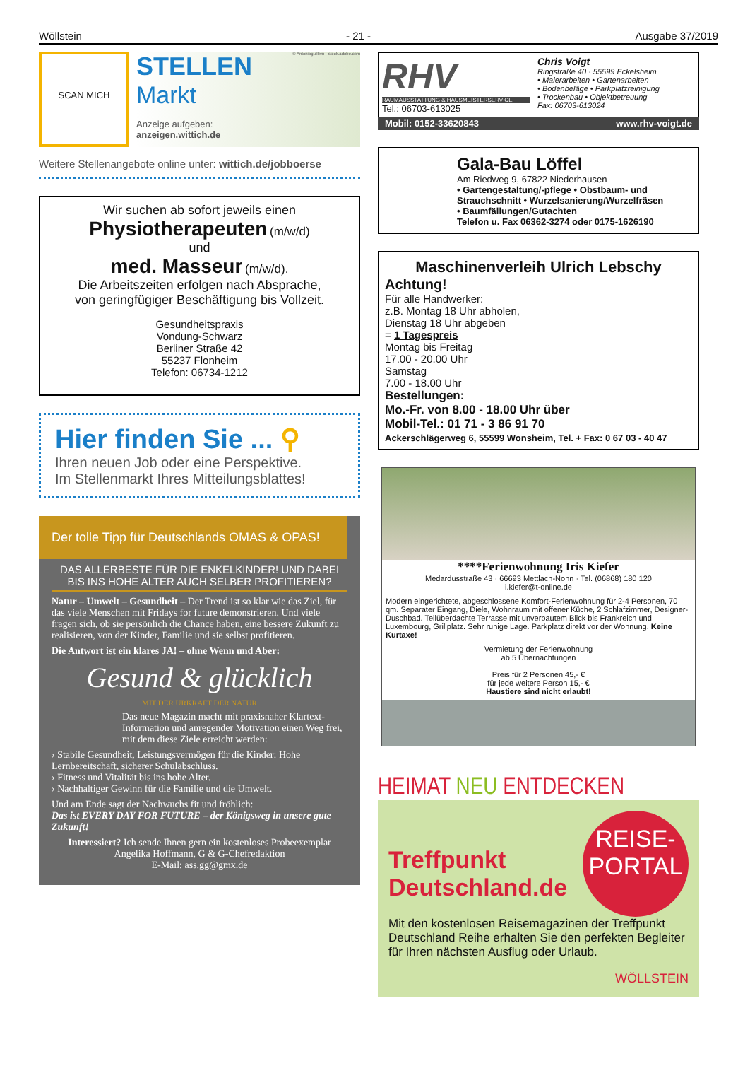Wöllstein - 21 - Ausgabe 37/2019
SCAN MICH
STELLEN
Markt
Anzeige aufgeben:
anzeigen.wittich.de
© Antonioguillem - stock.adobe.com
Weitere Stellenangebote online unter: wittich.de/jobboerse
Wir suchen ab sofort jeweils einen
Physiotherapeuten (m/w/d)
und
med. Masseur (m/w/d).
Die Arbeitszeiten erfolgen nach Absprache,
von geringfügiger Beschäftigung bis Vollzeit.
Gesundheitspraxis
Vondung-Schwarz
Berliner Straße 42
55237 Flonheim
Telefon: 06734-1212
Hier finden Sie ... ⚲
Ihren neuen Job oder eine Perspektive.
Im Stellenmarkt Ihres Mitteilungsblattes!
Der tolle Tipp für Deutschlands OMAS & OPAS!
DAS ALLERBESTE FÜR DIE ENKELKINDER! UND DABEI BIS INS HOHE ALTER AUCH SELBER PROFITIEREN?
Natur – Umwelt – Gesundheit – Der Trend ist so klar wie das Ziel, für das viele Menschen mit Fridays for future demonstrieren. Und viele fragen sich, ob sie persönlich die Chance haben, eine bessere Zukunft zu realisieren, von der Kinder, Familie und sie selbst profitieren.
Die Antwort ist ein klares JA! – ohne Wenn und Aber:
Gesund & glücklich
MIT DER URKRAFT DER NATUR
Das neue Magazin macht mit praxisnaher Klartext-Information und anregender Motivation einen Weg frei, mit dem diese Ziele erreicht werden:
› Stabile Gesundheit, Leistungsvermögen für die Kinder: Hohe Lernbereitschaft, sicherer Schulabschluss.
› Fitness und Vitalität bis ins hohe Alter.
› Nachhaltiger Gewinn für die Familie und die Umwelt.
Und am Ende sagt der Nachwuchs fit und fröhlich:
Das ist EVERY DAY FOR FUTURE – der Königsweg in unsere gute Zukunft!
Interessiert? Ich sende Ihnen gern ein kostenloses Probeexemplar
Angelika Hoffmann, G & G-Chefredaktion
E-Mail: ass.gg@gmx.de
RHV
RAUMAUSSTATTUNG & HAUSMEISTERSERVICE
Tel.: 06703-613025
Chris Voigt
Ringstraße 40 · 55599 Eckelsheim
• Malerarbeiten • Gartenarbeiten
• Bodenbeläge • Parkplatzreinigung
• Trockenbau • Objektbetreuung
Fax: 06703-613024
Mobil: 0152-33620843 www.rhv-voigt.de
Gala-Bau Löffel
Am Riedweg 9, 67822 Niederhausen
• Gartengestaltung/-pflege • Obstbaum- und Strauchschnitt • Wurzelsanierung/Wurzelfräsen
• Baumfällungen/Gutachten
Telefon u. Fax 06362-3274 oder 0175-1626190
Maschinenverleih Ulrich Lebschy
Achtung!
Für alle Handwerker:
z.B. Montag 18 Uhr abholen,
Dienstag 18 Uhr abgeben
= 1 Tagespreis
Montag bis Freitag
17.00 - 20.00 Uhr
Samstag
7.00 - 18.00 Uhr
Bestellungen:
Mo.-Fr. von 8.00 - 18.00 Uhr über
Mobil-Tel.: 01 71 - 3 86 91 70
Ackerschlägerweg 6, 55599 Wonsheim, Tel. + Fax: 0 67 03 - 40 47
****Ferienwohnung Iris Kiefer
Medardusstraße 43 · 66693 Mettlach-Nohn · Tel. (06868) 180 120
i.kiefer@t-online.de
Modern eingerichtete, abgeschlossene Komfort-Ferienwohnung für 2-4 Personen, 70 qm. Separater Eingang, Diele, Wohnraum mit offener Küche, 2 Schlafzimmer, Designer-Duschbad. Teilüberdachte Terrasse mit unverbautem Blick bis Frankreich und Luxembourg, Grillplatz. Sehr ruhige Lage. Parkplatz direkt vor der Wohnung. Keine Kurtaxe!
Vermietung der Ferienwohnung
ab 5 Übernachtungen
Preis für 2 Personen 45,- €
für jede weitere Person 15,- €
Haustiere sind nicht erlaubt!
HEIMAT NEU ENTDECKEN
REISE-
PORTAL
Treffpunkt
Deutschland.de
Mit den kostenlosen Reisemagazinen der Treffpunkt Deutschland Reihe erhalten Sie den perfekten Begleiter für Ihren nächsten Ausflug oder Urlaub.
WÖLLSTEIN